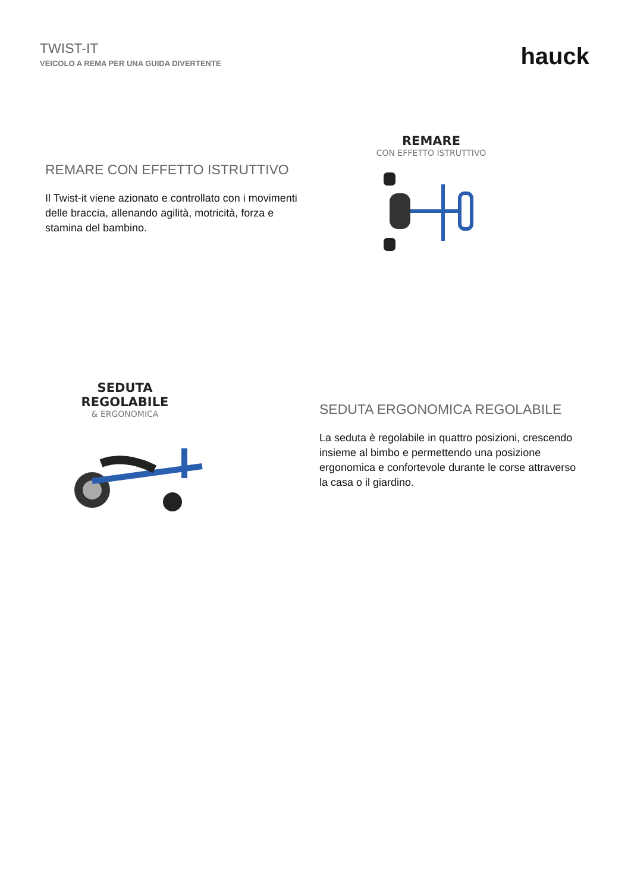TWIST-IT
VEICOLO A REMA PER UNA GUIDA DIVERTENTE
hauck
REMARE CON EFFETTO ISTRUTTIVO
Il Twist-it viene azionato e controllato con i movimenti delle braccia, allenando agilità, motricità, forza e stamina del bambino.
REMARE
CON EFFETTO ISTRUTTIVO
SEDUTA
REGOLABILE
& ERGONOMICA
SEDUTA ERGONOMICA REGOLABILE
La seduta è regolabile in quattro posizioni, crescendo insieme al bimbo e permettendo una posizione ergonomica e confortevole durante le corse attraverso la casa o il giardino.